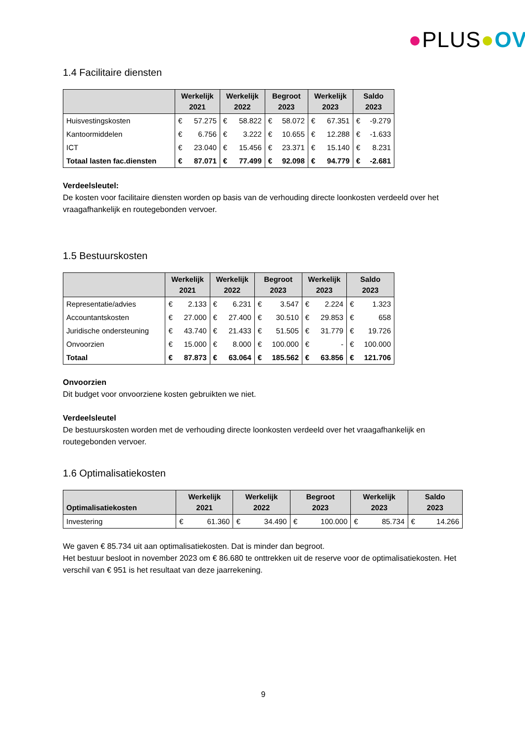●PLUS●OV
1.4 Facilitaire diensten
| | Werkelijk 2021 | | Werkelijk 2022 | | Begroot 2023 | | Werkelijk 2023 | | Saldo 2023 | |
| --- | --- | --- | --- | --- | --- | --- | --- | --- | --- | --- |
| Huisvestingskosten | € | 57.275 | € | 58.822 | € | 58.072 | € | 67.351 | € | -9.279 |
| Kantoormiddelen | € | 6.756 | € | 3.222 | € | 10.655 | € | 12.288 | € | -1.633 |
| ICT | € | 23.040 | € | 15.456 | € | 23.371 | € | 15.140 | € | 8.231 |
| Totaal lasten fac.diensten | € | 87.071 | € | 77.499 | € | 92.098 | € | 94.779 | € | -2.681 |
Verdeelsleutel:
De kosten voor facilitaire diensten worden op basis van de verhouding directe loonkosten verdeeld over het vraagafhankelijk en routegebonden vervoer.
1.5 Bestuurskosten
| | Werkelijk 2021 | | Werkelijk 2022 | | Begroot 2023 | | Werkelijk 2023 | | Saldo 2023 | |
| --- | --- | --- | --- | --- | --- | --- | --- | --- | --- | --- |
| Representatie/advies | € | 2.133 | € | 6.231 | € | 3.547 | € | 2.224 | € | 1.323 |
| Accountantskosten | € | 27.000 | € | 27.400 | € | 30.510 | € | 29.853 | € | 658 |
| Juridische ondersteuning | € | 43.740 | € | 21.433 | € | 51.505 | € | 31.779 | € | 19.726 |
| Onvoorzien | € | 15.000 | € | 8.000 | € | 100.000 | € | - | € | 100.000 |
| Totaal | € | 87.873 | € | 63.064 | € | 185.562 | € | 63.856 | € | 121.706 |
Onvoorzien
Dit budget voor onvoorziene kosten gebruikten we niet.
Verdeelsleutel
De bestuurskosten worden met de verhouding directe loonkosten verdeeld over het vraagafhankelijk en routegebonden vervoer.
1.6 Optimalisatiekosten
| Optimalisatiekosten | Werkelijk 2021 | | Werkelijk 2022 | | Begroot 2023 | | Werkelijk 2023 | | Saldo 2023 | |
| --- | --- | --- | --- | --- | --- | --- | --- | --- | --- | --- |
| Investering | € | 61.360 | € | 34.490 | € | 100.000 | € | 85.734 | € | 14.266 |
We gaven € 85.734 uit aan optimalisatiekosten. Dat is minder dan begroot.
Het bestuur besloot in november 2023 om € 86.680 te onttrekken uit de reserve voor de optimalisatiekosten. Het verschil van € 951 is het resultaat van deze jaarrekening.
9